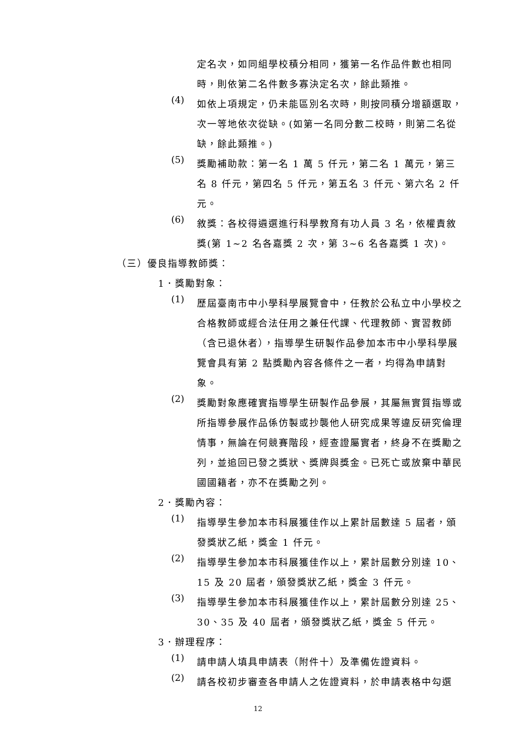定名次，如同組學校積分相同，獲第一名作品件數也相同時，則依第二名件數多寡決定名次，餘此類推。
(4)
如依上項規定，仍未能區別名次時，則按同積分增額選取，次一等地依次從缺。(如第一名同分數二校時，則第二名從缺，餘此類推。)
(5)
獎勵補助款：第一名 1 萬 5 仟元，第二名 1 萬元，第三名 8 仟元，第四名 5 仟元，第五名 3 仟元、第六名 2 仟元。
(6)
敘獎：各校得遴選進行科學教育有功人員 3 名，依權責敘獎(第 1~2 名各嘉獎 2 次，第 3~6 名各嘉獎 1 次)。
（三）優良指導教師獎：
1．獎勵對象：
(1)
歷屆臺南市中小學科學展覽會中，任教於公私立中小學校之合格教師或經合法任用之兼任代課、代理教師、實習教師（含已退休者），指導學生研製作品參加本市中小學科學展覽會具有第 2 點獎勵內容各條件之一者，均得為申請對象。
(2)
獎勵對象應確實指導學生研製作品參展，其屬無實質指導或所指導參展作品係仿製或抄襲他人研究成果等違反研究倫理情事，無論在何競賽階段，經查證屬實者，終身不在獎勵之列，並追回已發之獎狀、獎牌與獎金。已死亡或放棄中華民國國籍者，亦不在獎勵之列。
2．獎勵內容：
(1)
指導學生參加本市科展獲佳作以上累計屆數達 5 屆者，頒發獎狀乙紙，獎金 1 仟元。
(2)
指導學生參加本市科展獲佳作以上，累計屆數分別達 10、15 及 20 屆者，頒發獎狀乙紙，獎金 3 仟元。
(3)
指導學生參加本市科展獲佳作以上，累計屆數分別達 25、30、35 及 40 屆者，頒發獎狀乙紙，獎金 5 仟元。
3．辦理程序：
(1)
請申請人填具申請表（附件十）及準備佐證資料。
(2)
請各校初步審查各申請人之佐證資料，於申請表格中勾選
12